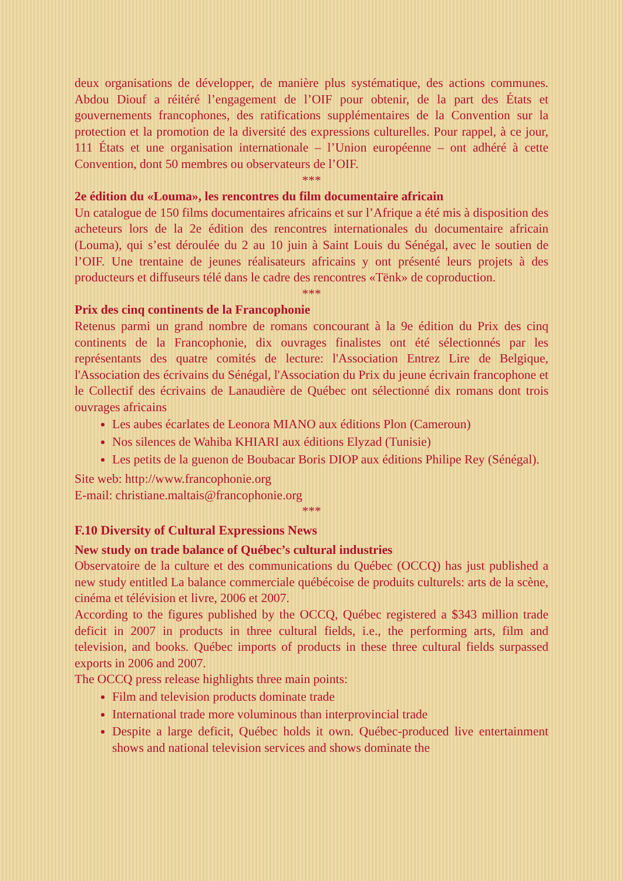deux organisations de développer, de manière plus systématique, des actions communes. Abdou Diouf a réitéré l’engagement de l’OIF pour obtenir, de la part des États et gouvernements francophones, des ratifications supplémentaires de la Convention sur la protection et la promotion de la diversité des expressions culturelles. Pour rappel, à ce jour, 111 États et une organisation internationale – l’Union européenne – ont adhéré à cette Convention, dont 50 membres ou observateurs de l’OIF.
***
2e édition du «Louma», les rencontres du film documentaire africain
Un catalogue de 150 films documentaires africains et sur l’Afrique a été mis à disposition des acheteurs lors de la 2e édition des rencontres internationales du documentaire africain (Louma), qui s’est déroulée du 2 au 10 juin à Saint Louis du Sénégal, avec le soutien de l’OIF. Une trentaine de jeunes réalisateurs africains y ont présenté leurs projets à des producteurs et diffuseurs télé dans le cadre des rencontres «Tënk» de coproduction.
***
Prix des cinq continents de la Francophonie
Retenus parmi un grand nombre de romans concourant à la 9e édition du Prix des cinq continents de la Francophonie, dix ouvrages finalistes ont été sélectionnés par les représentants des quatre comités de lecture: l'Association Entrez Lire de Belgique, l'Association des écrivains du Sénégal, l'Association du Prix du jeune écrivain francophone et le Collectif des écrivains de Lanaudière de Québec ont sélectionné dix romans dont trois ouvrages africains
Les aubes écarlates de Leonora MIANO aux éditions Plon (Cameroun)
Nos silences de Wahiba KHIARI aux éditions Elyzad (Tunisie)
Les petits de la guenon de Boubacar Boris DIOP aux éditions Philipe Rey (Sénégal).
Site web: http://www.francophonie.org
E-mail: christiane.maltais@francophonie.org
***
F.10 Diversity of Cultural Expressions News
New study on trade balance of Québec’s cultural industries
Observatoire de la culture et des communications du Québec (OCCQ) has just published a new study entitled La balance commerciale québécoise de produits culturels: arts de la scène, cinéma et télévision et livre, 2006 et 2007.
According to the figures published by the OCCQ, Québec registered a $343 million trade deficit in 2007 in products in three cultural fields, i.e., the performing arts, film and television, and books. Québec imports of products in these three cultural fields surpassed exports in 2006 and 2007.
The OCCQ press release highlights three main points:
Film and television products dominate trade
International trade more voluminous than interprovincial trade
Despite a large deficit, Québec holds it own. Québec-produced live entertainment shows and national television services and shows dominate the